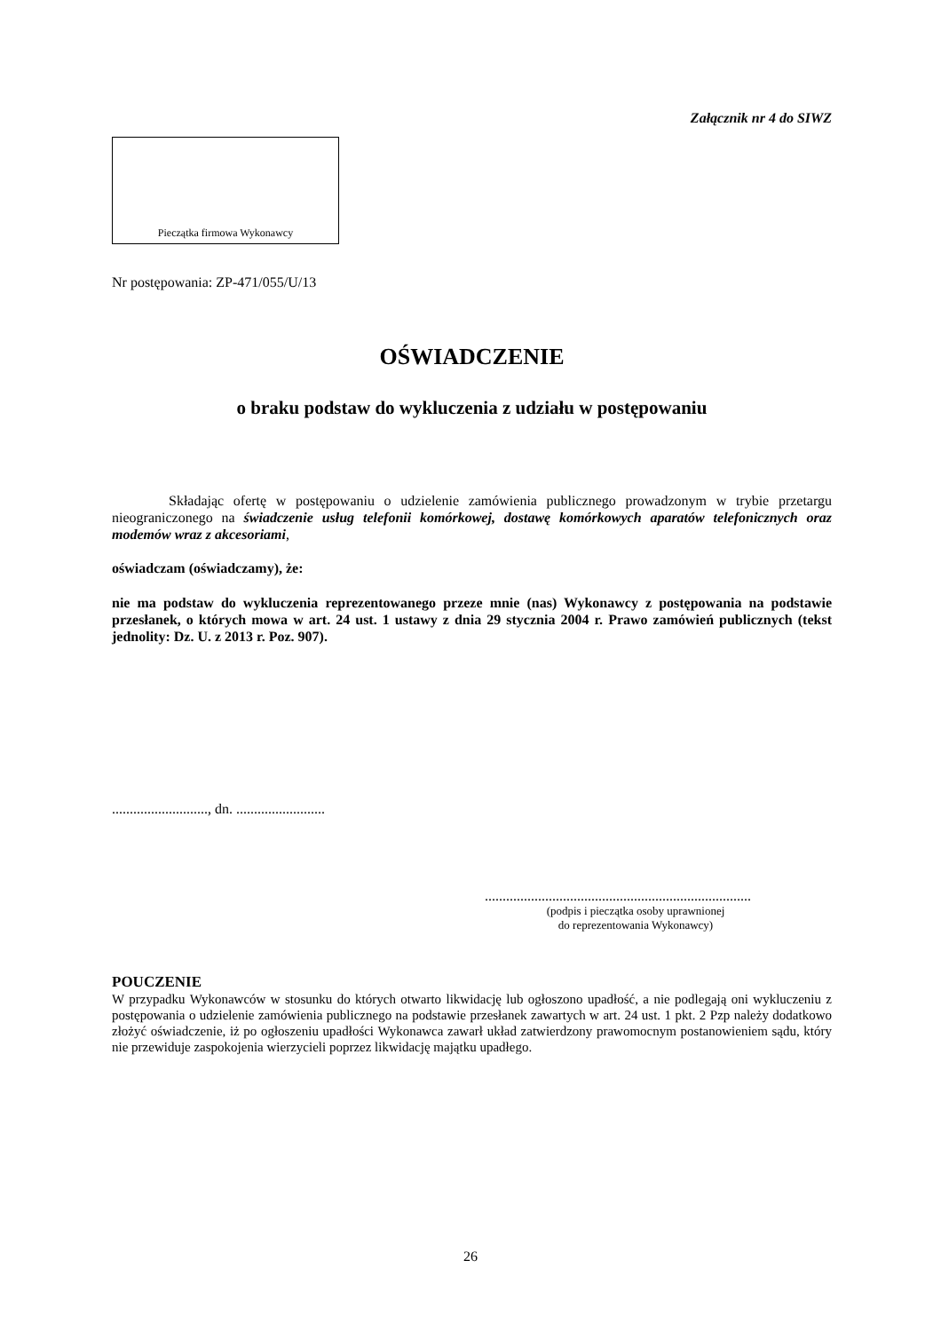Załącznik nr 4 do SIWZ
Pieczątka firmowa Wykonawcy
Nr postępowania: ZP-471/055/U/13
OŚWIADCZENIE
o braku podstaw do wykluczenia z udziału w postępowaniu
Składając ofertę w postępowaniu o udzielenie zamówienia publicznego prowadzonym w trybie przetargu nieograniczonego na świadczenie usług telefonii komórkowej, dostawę komórkowych aparatów telefonicznych oraz modemów wraz z akcesoriami,
oświadczam (oświadczamy), że:
nie ma podstaw do wykluczenia reprezentowanego przeze mnie (nas) Wykonawcy z postępowania na podstawie przesłanek, o których mowa w art. 24 ust. 1 ustawy z dnia 29 stycznia 2004 r. Prawo zamówień publicznych (tekst jednolity: Dz. U. z 2013 r. Poz. 907).
..........................., dn. .........................
...........................................................................
(podpis i pieczątka osoby uprawnionej
do reprezentowania Wykonawcy)
POUCZENIE
W przypadku Wykonawców w stosunku do których otwarto likwidację lub ogłoszono upadłość, a nie podlegają oni wykluczeniu z postępowania o udzielenie zamówienia publicznego na podstawie przesłanek zawartych w art. 24 ust. 1 pkt. 2 Pzp należy dodatkowo złożyć oświadczenie, iż po ogłoszeniu upadłości Wykonawca zawarł układ zatwierdzony prawomocnym postanowieniem sądu, który nie przewiduje zaspokojenia wierzycieli poprzez likwidację majątku upadłego.
26